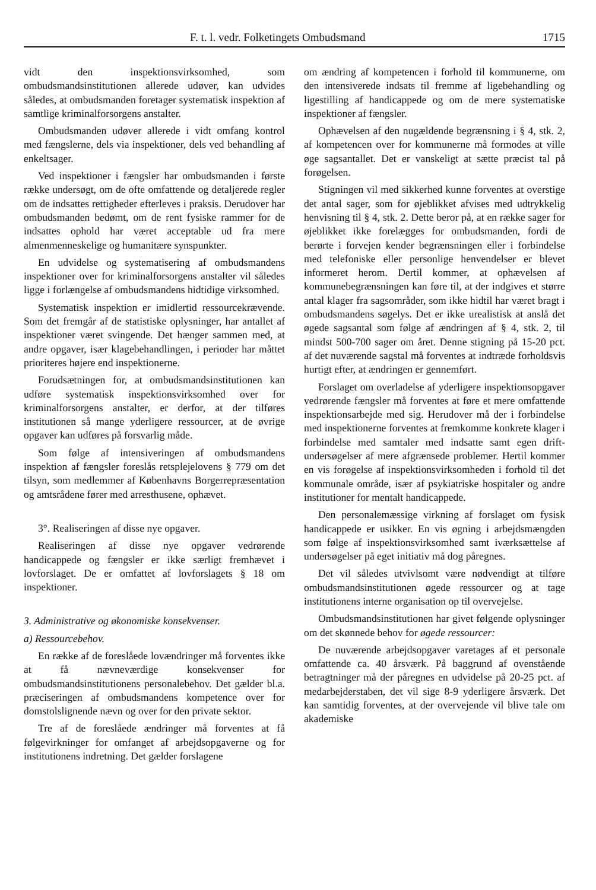F. t. l. vedr. Folketingets Ombudsmand 1715
vidt den inspektionsvirksomhed, som ombudsmandsinstitutionen allerede udøver, kan udvides således, at ombudsmanden foretager systematisk inspektion af samtlige kriminalforsorgens anstalter.
Ombudsmanden udøver allerede i vidt omfang kontrol med fængslerne, dels via inspektioner, dels ved behandling af enkeltsager.
Ved inspektioner i fængsler har ombudsmanden i første række undersøgt, om de ofte omfattende og detaljerede regler om de indsattes rettigheder efterleves i praksis. Derudover har ombudsmanden bedømt, om de rent fysiske rammer for de indsattes ophold har været acceptable ud fra mere almenmenneskelige og humanitære synspunkter.
En udvidelse og systematisering af ombudsmandens inspektioner over for kriminalforsorgens anstalter vil således ligge i forlængelse af ombudsmandens hidtidige virksomhed.
Systematisk inspektion er imidlertid ressourcekrævende. Som det fremgår af de statistiske oplysninger, har antallet af inspektioner været svingende. Det hænger sammen med, at andre opgaver, især klagebehandlingen, i perioder har måttet prioriteres højere end inspektionerne.
Forudsætningen for, at ombudsmandsinstitutionen kan udføre systematisk inspektionsvirksomhed over for kriminalforsorgens anstalter, er derfor, at der tilføres institutionen så mange yderligere ressourcer, at de øvrige opgaver kan udføres på forsvarlig måde.
Som følge af intensiveringen af ombudsmandens inspektion af fængsler foreslås retsplejelovens § 779 om det tilsyn, som medlemmer af Københavns Borgerrepræsentation og amtsrådene fører med arresthusene, ophævet.
3°. Realiseringen af disse nye opgaver.
Realiseringen af disse nye opgaver vedrørende handicappede og fængsler er ikke særligt fremhævet i lovforslaget. De er omfattet af lovforslagets § 18 om inspektioner.
3. Administrative og økonomiske konsekvenser.
a) Ressourcebehov.
En række af de foreslåede lovændringer må forventes ikke at få nævneværdige konsekvenser for ombudsmandsinstitutionens personalebehov. Det gælder bl.a. præciseringen af ombudsmandens kompetence over for domstolslignende nævn og over for den private sektor.
Tre af de foreslåede ændringer må forventes at få følgevirkninger for omfanget af arbejdsopgaverne og for institutionens indretning. Det gælder forslagene
om ændring af kompetencen i forhold til kommunerne, om den intensiverede indsats til fremme af ligebehandling og ligestilling af handicappede og om de mere systematiske inspektioner af fængsler.
Ophævelsen af den nugældende begrænsning i § 4, stk. 2, af kompetencen over for kommunerne må formodes at ville øge sagsantallet. Det er vanskeligt at sætte præcist tal på forøgelsen.
Stigningen vil med sikkerhed kunne forventes at overstige det antal sager, som for øjeblikket afvises med udtrykkelig henvisning til § 4, stk. 2. Dette beror på, at en række sager for øjeblikket ikke forelægges for ombudsmanden, fordi de berørte i forvejen kender begrænsningen eller i forbindelse med telefoniske eller personlige henvendelser er blevet informeret herom. Dertil kommer, at ophævelsen af kommunebegrænsningen kan føre til, at der indgives et større antal klager fra sagsområder, som ikke hidtil har været bragt i ombudsmandens søgelys. Det er ikke urealistisk at anslå det øgede sagsantal som følge af ændringen af § 4, stk. 2, til mindst 500-700 sager om året. Denne stigning på 15-20 pct. af det nuværende sagstal må forventes at indtræde forholdsvis hurtigt efter, at ændringen er gennemført.
Forslaget om overladelse af yderligere inspektionsopgaver vedrørende fængsler må forventes at føre et mere omfattende inspektionsarbejde med sig. Herudover må der i forbindelse med inspektionerne forventes at fremkomme konkrete klager i forbindelse med samtaler med indsatte samt egen drift-undersøgelser af mere afgrænsede problemer. Hertil kommer en vis forøgelse af inspektionsvirksomheden i forhold til det kommunale område, især af psykiatriske hospitaler og andre institutioner for mentalt handicappede.
Den personalemæssige virkning af forslaget om fysisk handicappede er usikker. En vis øgning i arbejdsmængden som følge af inspektionsvirksomhed samt iværksættelse af undersøgelser på eget initiativ må dog påregnes.
Det vil således utvivlsomt være nødvendigt at tilføre ombudsmandsinstitutionen øgede ressourcer og at tage institutionens interne organisation op til overvejelse.
Ombudsmandsinstitutionen har givet følgende oplysninger om det skønnede behov for øgede ressourcer:
De nuværende arbejdsopgaver varetages af et personale omfattende ca. 40 årsværk. På baggrund af ovenstående betragtninger må der påregnes en udvidelse på 20-25 pct. af medarbejderstaben, det vil sige 8-9 yderligere årsværk. Det kan samtidig forventes, at der overvejende vil blive tale om akademiske